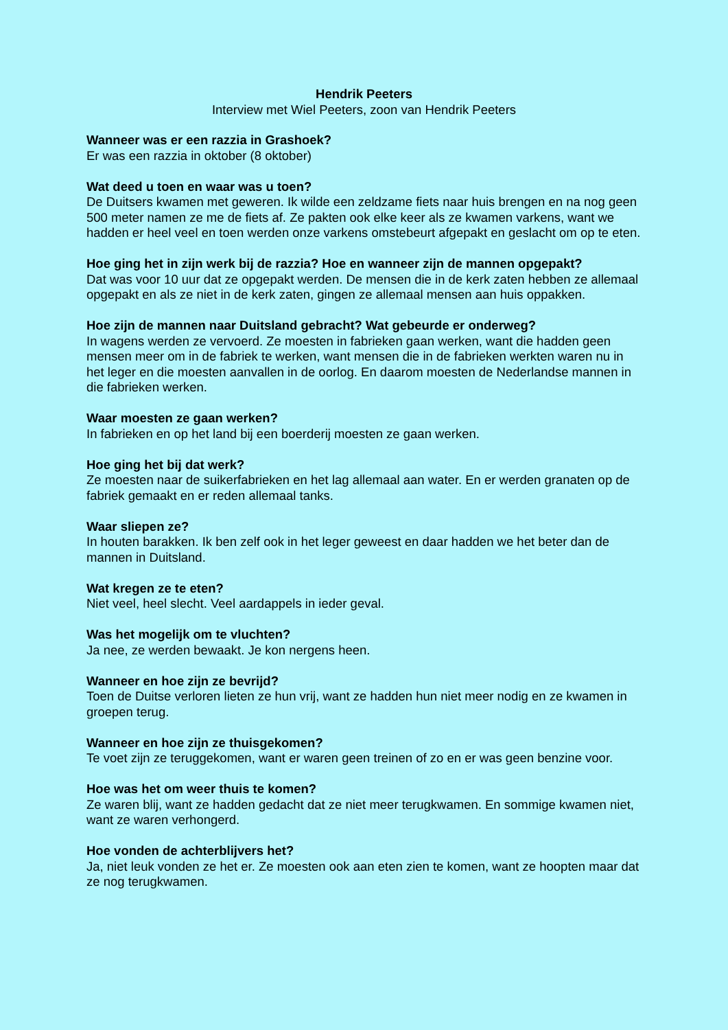Hendrik Peeters
Interview met Wiel Peeters, zoon van Hendrik Peeters
Wanneer was er een razzia in Grashoek?
Er was een razzia in oktober (8 oktober)
Wat deed u toen en waar was u toen?
De Duitsers kwamen met geweren. Ik wilde een zeldzame fiets naar huis brengen en na nog geen 500 meter namen ze me de fiets af. Ze pakten ook elke keer als ze kwamen varkens, want we hadden er heel veel en toen werden onze varkens omstebeurt afgepakt en geslacht om op te eten.
Hoe ging het in zijn werk bij de razzia? Hoe en wanneer zijn de mannen opgepakt?
Dat was voor 10 uur dat ze opgepakt werden. De mensen die in de kerk zaten hebben ze allemaal opgepakt en als ze niet in de kerk zaten, gingen ze allemaal mensen aan huis oppakken.
Hoe zijn de mannen naar Duitsland gebracht? Wat gebeurde er onderweg?
In wagens werden ze vervoerd. Ze moesten in fabrieken gaan werken, want die hadden geen mensen meer om in de fabriek te werken, want mensen die in de fabrieken werkten waren nu in het leger en die moesten aanvallen in de oorlog. En daarom moesten de Nederlandse mannen in die fabrieken werken.
Waar moesten ze gaan werken?
In fabrieken en op het land bij een boerderij moesten ze gaan werken.
Hoe ging het bij dat werk?
Ze moesten naar de suikerfabrieken en het lag allemaal aan water. En er werden granaten op de fabriek gemaakt en er reden allemaal tanks.
Waar sliepen ze?
In houten barakken. Ik ben zelf ook in het leger geweest en daar hadden we het beter dan de mannen in Duitsland.
Wat kregen ze te eten?
Niet veel, heel slecht. Veel aardappels in ieder geval.
Was het mogelijk om te vluchten?
Ja nee, ze werden bewaakt. Je kon nergens heen.
Wanneer en hoe zijn ze bevrijd?
Toen de Duitse verloren lieten ze hun vrij, want ze hadden hun niet meer nodig en ze kwamen in groepen terug.
Wanneer en hoe zijn ze thuisgekomen?
Te voet zijn ze teruggekomen, want er waren geen treinen of zo en er was geen benzine voor.
Hoe was het om weer thuis te komen?
Ze waren blij, want ze hadden gedacht dat ze niet meer terugkwamen. En sommige kwamen niet, want ze waren verhongerd.
Hoe vonden de achterblijvers het?
Ja, niet leuk vonden ze het er. Ze moesten ook aan eten zien te komen, want ze hoopten maar dat ze nog terugkwamen.